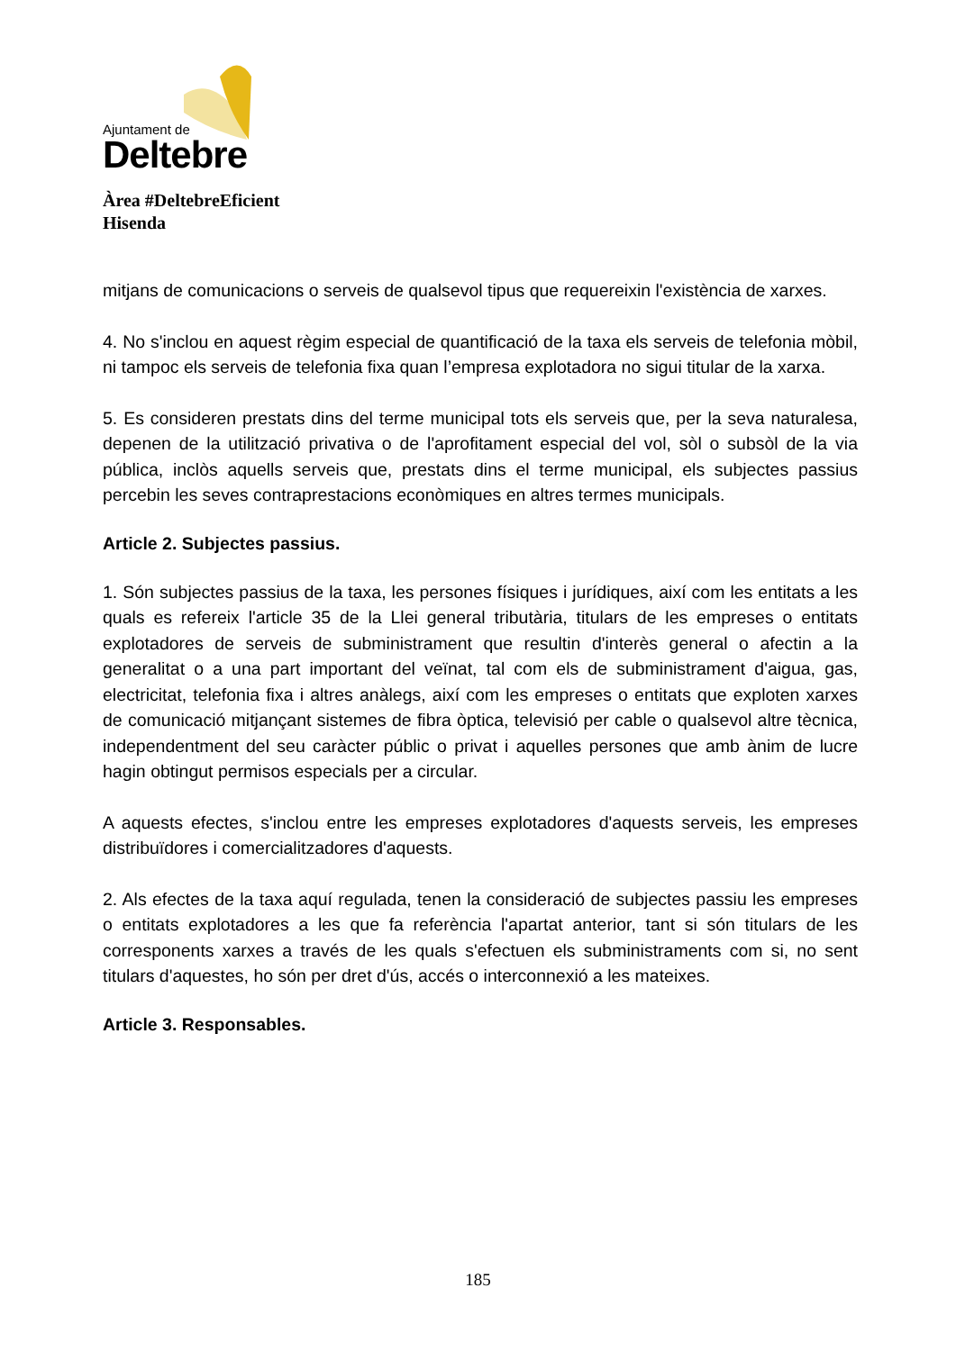Ajuntament de
Deltebre
Àrea #DeltebreEficient
Hisenda
mitjans de comunicacions o serveis de qualsevol tipus que requereixin l'existència de xarxes.
4. No s'inclou en aquest règim especial de quantificació de la taxa els serveis de telefonia mòbil, ni tampoc els serveis de telefonia fixa quan l’empresa explotadora no sigui titular de la xarxa.
5. Es consideren prestats dins del terme municipal tots els serveis que, per la seva naturalesa, depenen de la utilització privativa o de l'aprofitament especial del vol, sòl o subsòl de la via pública, inclòs aquells serveis que, prestats dins el terme municipal, els subjectes passius percebin les seves contraprestacions econòmiques en altres termes municipals.
Article 2. Subjectes passius.
1. Són subjectes passius de la taxa, les persones físiques i jurídiques, així com les entitats a les quals es refereix l'article 35 de la Llei general tributària, titulars de les empreses o entitats explotadores de serveis de subministrament que resultin d'interès general o afectin a la generalitat o a una part important del veïnat, tal com els de subministrament d'aigua, gas, electricitat, telefonia fixa i altres anàlegs, així com les empreses o entitats que exploten xarxes de comunicació mitjançant sistemes de fibra òptica, televisió per cable o qualsevol altre tècnica, independentment del seu caràcter públic o privat i aquelles persones que amb ànim de lucre hagin obtingut permisos especials per a circular.
A aquests efectes, s'inclou entre les empreses explotadores d'aquests serveis, les empreses distribuïdores i comercialitzadores d'aquests.
2. Als efectes de la taxa aquí regulada, tenen la consideració de subjectes passiu les empreses o entitats explotadores a les que fa referència l'apartat anterior, tant si són titulars de les corresponents xarxes a través de les quals s'efectuen els subministraments com si, no sent titulars d'aquestes, ho són per dret d'ús, accés o interconnexió a les mateixes.
Article 3. Responsables.
185